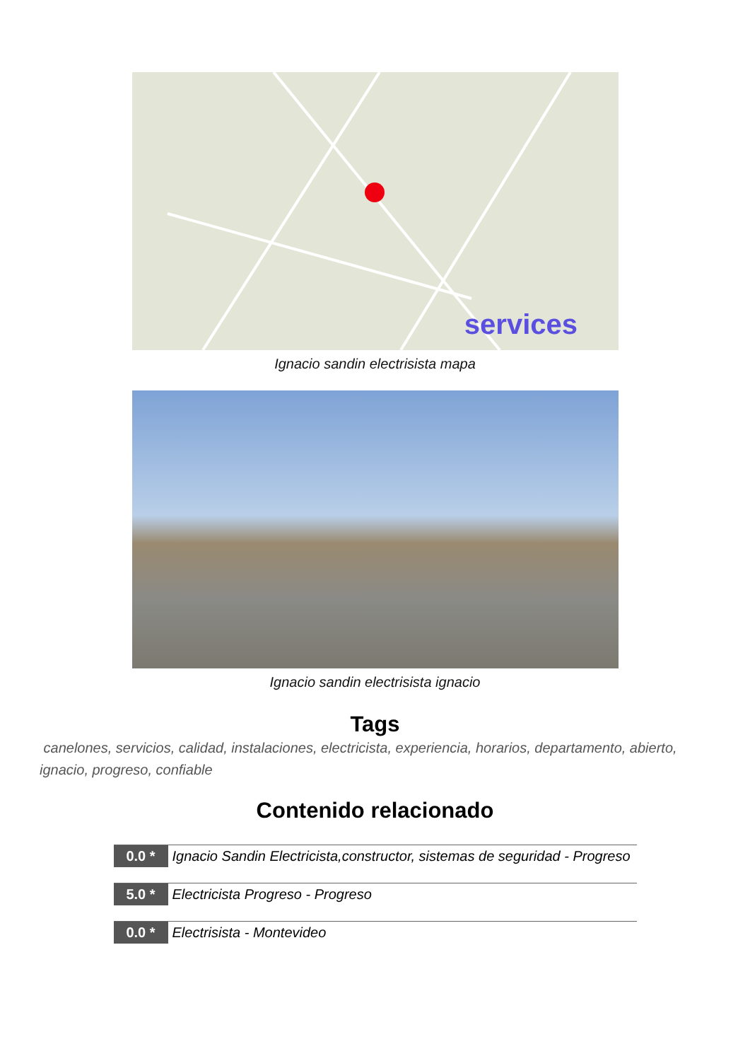services
Ignacio sandin electrisista mapa
Ignacio sandin electrisista ignacio
Tags
canelones, servicios, calidad, instalaciones, electricista, experiencia, horarios, departamento, abierto, ignacio, progreso, confiable
Contenido relacionado
0.0 *
Ignacio Sandin Electricista,constructor, sistemas de seguridad - Progreso
5.0 *
Electricista Progreso - Progreso
0.0 *
Electrisista - Montevideo